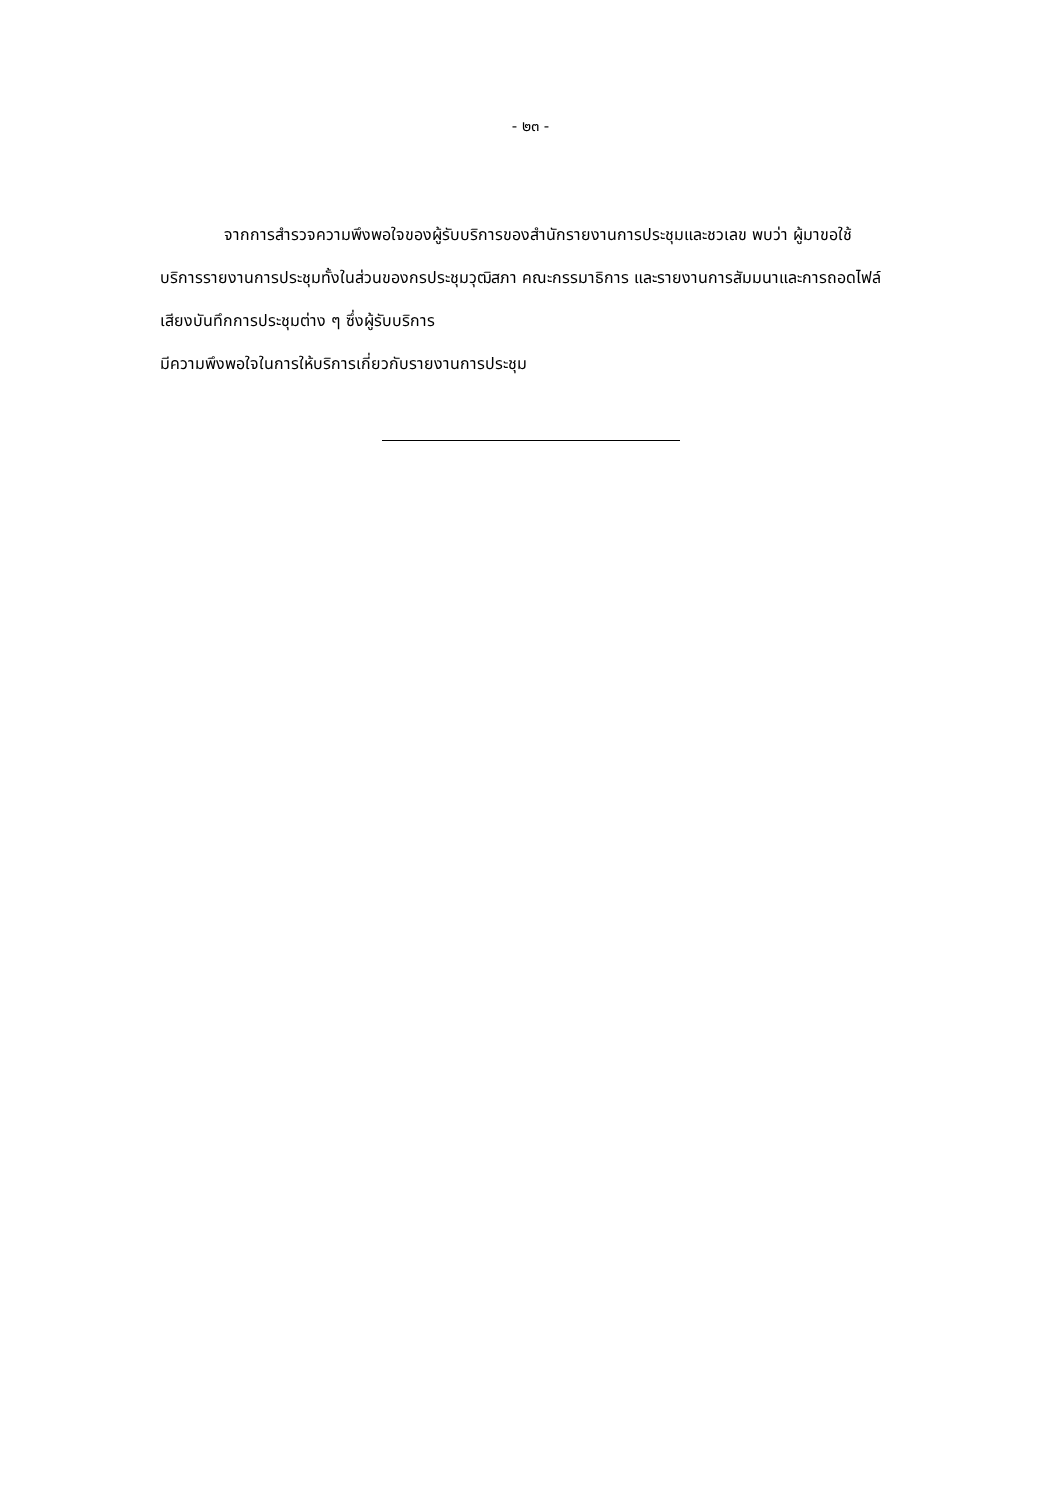- ๒๓ -
จากการสำรวจความพึงพอใจของผู้รับบริการของสำนักรายงานการประชุมและชวเลข พบว่า ผู้มาขอใช้บริการรายงานการประชุมทั้งในส่วนของกรประชุมวุฒิสภา คณะกรรมาธิการ และรายงานการสัมมนาและการถอดไฟล์เสียงบันทึกการประชุมต่าง ๆ ซึ่งผู้รับบริการ
มีความพึงพอใจในการให้บริการเกี่ยวกับรายงานการประชุม